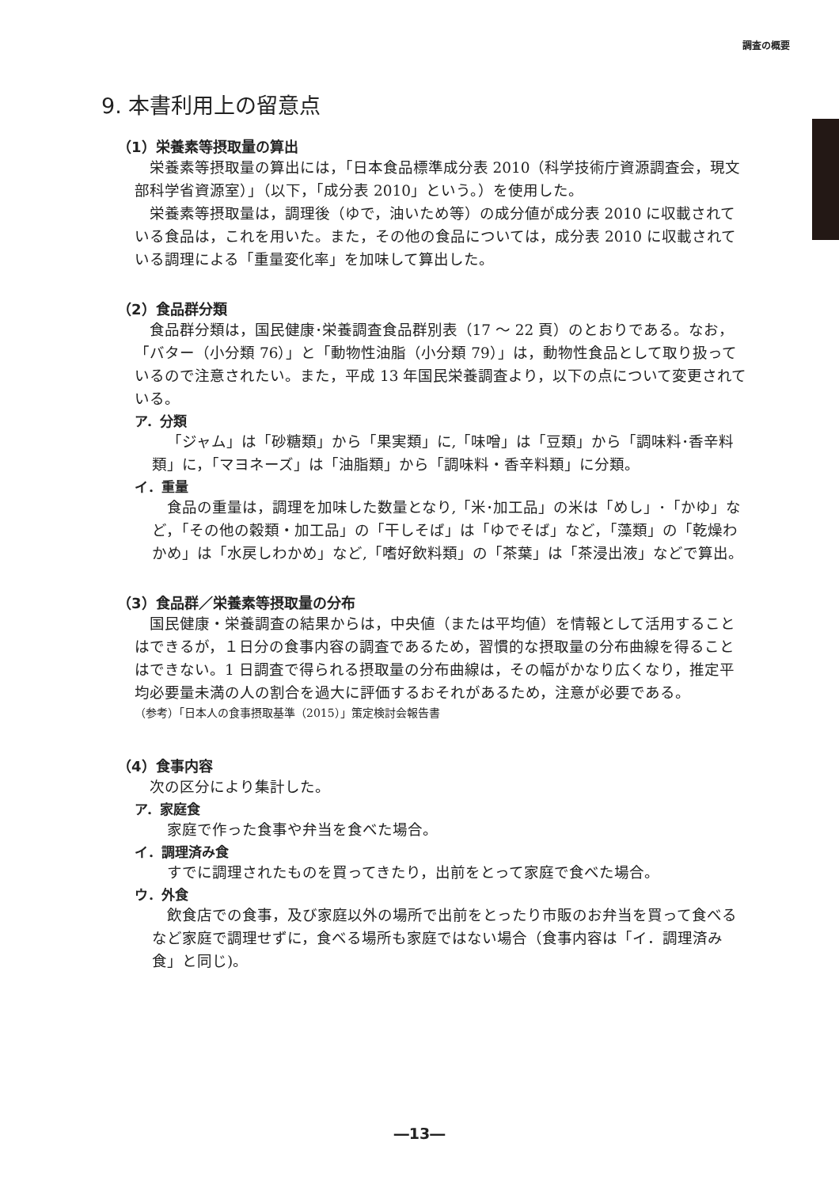調査の概要
9. 本書利用上の留意点
（1）栄養素等摂取量の算出
栄養素等摂取量の算出には，「日本食品標準成分表 2010（科学技術庁資源調査会，現文部科学省資源室）」（以下，「成分表 2010」という。）を使用した。
栄養素等摂取量は，調理後（ゆで，油いため等）の成分値が成分表 2010 に収載されている食品は，これを用いた。また，その他の食品については，成分表 2010 に収載されている調理による「重量変化率」を加味して算出した。
（2）食品群分類
食品群分類は，国民健康･栄養調査食品群別表（17 ～ 22 頁）のとおりである。なお，「バター（小分類 76）」と「動物性油脂（小分類 79）」は，動物性食品として取り扱っているので注意されたい。また，平成 13 年国民栄養調査より，以下の点について変更されている。
ア．分類
「ジャム」は「砂糖類」から「果実類」に,「味噌」は「豆類」から「調味料･香辛料類」に，「マヨネーズ」は「油脂類」から「調味料・香辛料類」に分類。
イ．重量
食品の重量は，調理を加味した数量となり,「米･加工品」の米は「めし」･「かゆ」など，「その他の穀類・加工品」の「干しそば」は「ゆでそば」など，「藻類」の「乾燥わかめ」は「水戻しわかめ」など,「嗜好飲料類」の「茶葉」は「茶浸出液」などで算出。
（3）食品群／栄養素等摂取量の分布
国民健康・栄養調査の結果からは，中央値（または平均値）を情報として活用することはできるが，１日分の食事内容の調査であるため，習慣的な摂取量の分布曲線を得ることはできない。1 日調査で得られる摂取量の分布曲線は，その幅がかなり広くなり，推定平均必要量未満の人の割合を過大に評価するおそれがあるため，注意が必要である。
（参考）「日本人の食事摂取基準（2015）」策定検討会報告書
（4）食事内容
次の区分により集計した。
ア．家庭食
家庭で作った食事や弁当を食べた場合。
イ．調理済み食
すでに調理されたものを買ってきたり，出前をとって家庭で食べた場合。
ウ．外食
飲食店での食事，及び家庭以外の場所で出前をとったり市販のお弁当を買って食べるなど家庭で調理せずに，食べる場所も家庭ではない場合（食事内容は「イ．調理済み食」と同じ)。
―13―